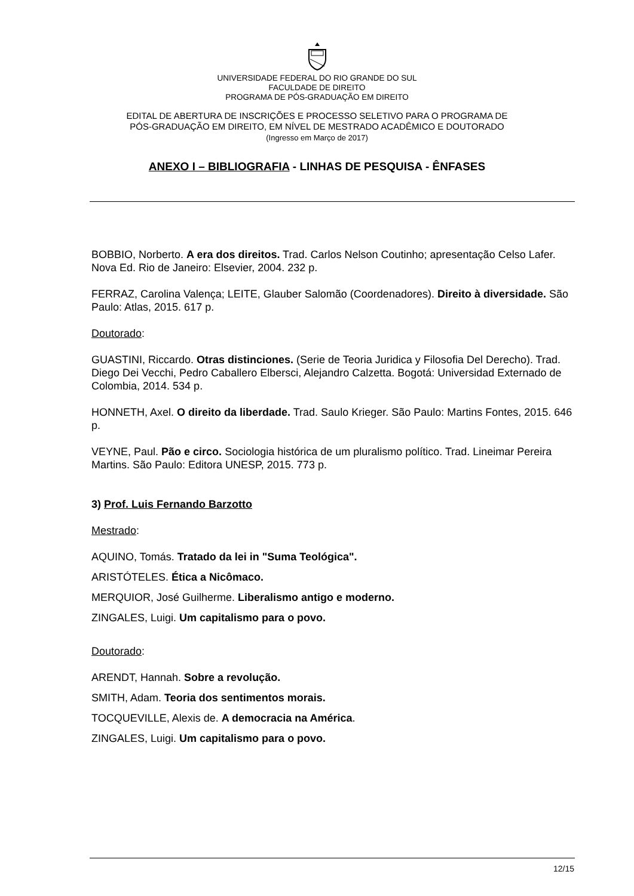UNIVERSIDADE FEDERAL DO RIO GRANDE DO SUL
FACULDADE DE DIREITO
PROGRAMA DE PÓS-GRADUAÇÃO EM DIREITO
EDITAL DE ABERTURA DE INSCRIÇÕES E PROCESSO SELETIVO PARA O PROGRAMA DE
PÓS-GRADUAÇÃO EM DIREITO, EM NÍVEL DE MESTRADO ACADÊMICO E DOUTORADO
(Ingresso em Março de 2017)
ANEXO I – BIBLIOGRAFIA - LINHAS DE PESQUISA - ÊNFASES
BOBBIO, Norberto. A era dos direitos. Trad. Carlos Nelson Coutinho; apresentação Celso Lafer. Nova Ed. Rio de Janeiro: Elsevier, 2004. 232 p.
FERRAZ, Carolina Valença; LEITE, Glauber Salomão (Coordenadores). Direito à diversidade. São Paulo: Atlas, 2015. 617 p.
Doutorado:
GUASTINI, Riccardo. Otras distinciones. (Serie de Teoria Juridica y Filosofia Del Derecho). Trad. Diego Dei Vecchi, Pedro Caballero Elbersci, Alejandro Calzetta. Bogotá: Universidad Externado de Colombia, 2014. 534 p.
HONNETH, Axel. O direito da liberdade. Trad. Saulo Krieger. São Paulo: Martins Fontes, 2015. 646 p.
VEYNE, Paul. Pão e circo. Sociologia histórica de um pluralismo político. Trad. Lineimar Pereira Martins. São Paulo: Editora UNESP, 2015. 773 p.
3) Prof. Luis Fernando Barzotto
Mestrado:
AQUINO, Tomás. Tratado da lei in "Suma Teológica".
ARISTÓTELES. Ética a Nicômaco.
MERQUIOR, José Guilherme. Liberalismo antigo e moderno.
ZINGALES, Luigi. Um capitalismo para o povo.
Doutorado:
ARENDT, Hannah. Sobre a revolução.
SMITH, Adam. Teoria dos sentimentos morais.
TOCQUEVILLE, Alexis de. A democracia na América.
ZINGALES, Luigi. Um capitalismo para o povo.
12/15